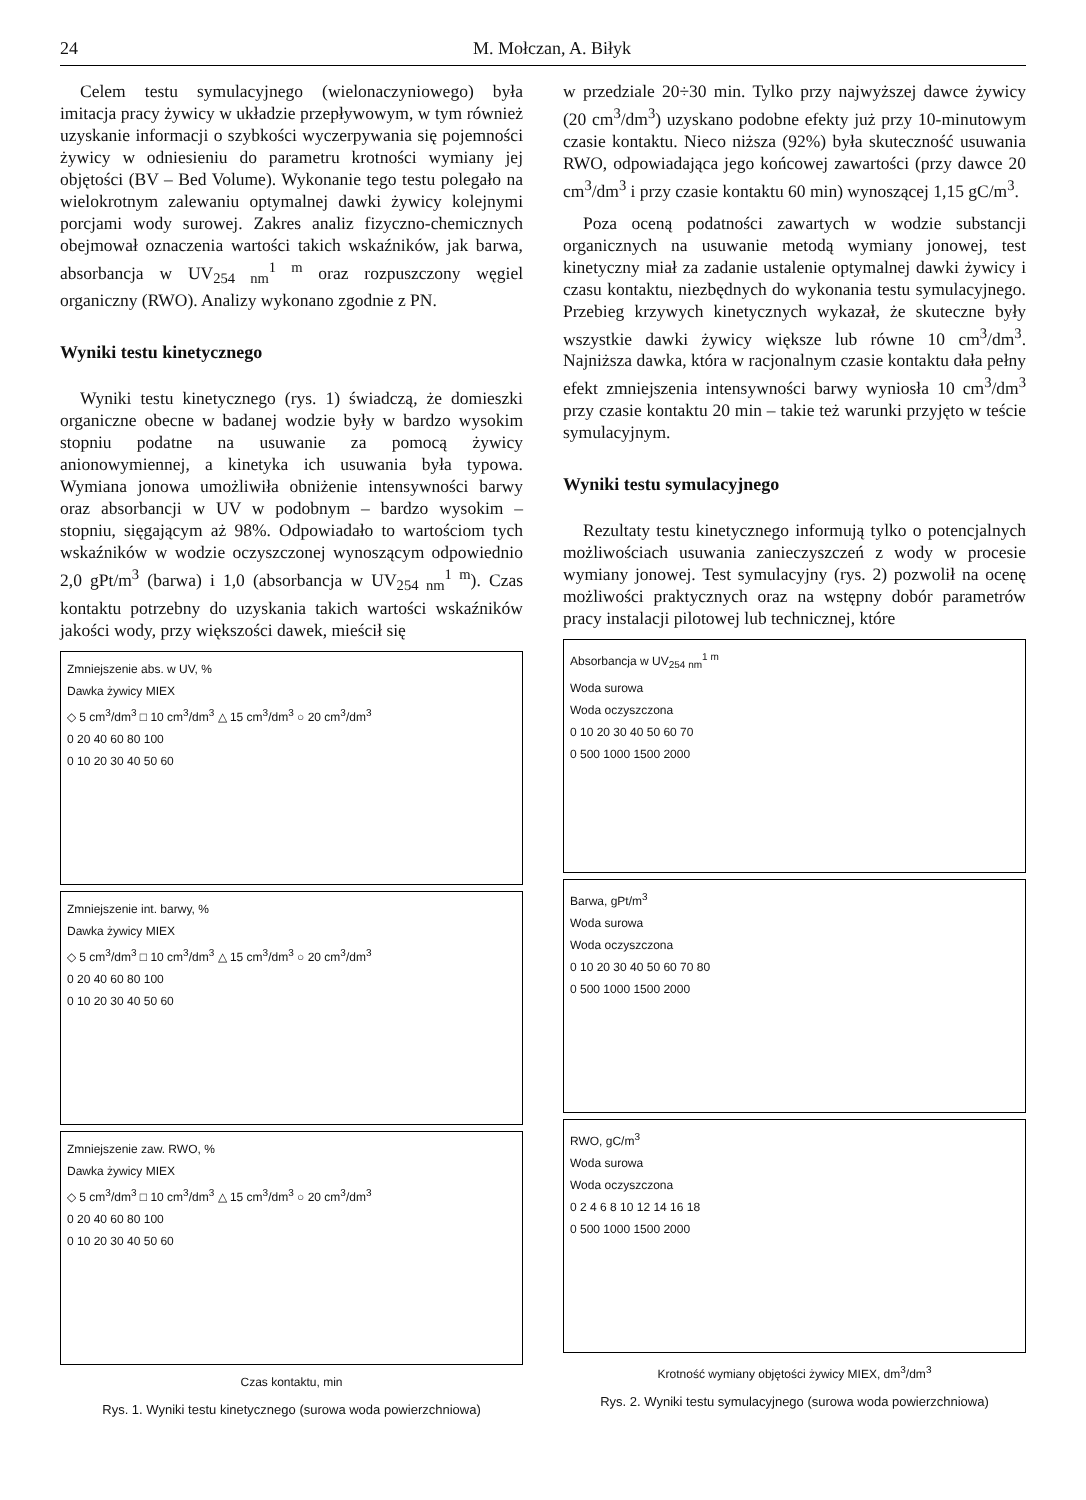24 M. Mołczan, A. Biłyk
Celem testu symulacyjnego (wielonaczyniowego) była imitacja pracy żywicy w układzie przepływowym, w tym również uzyskanie informacji o szybkości wyczerpywania się pojemności żywicy w odniesieniu do parametru krotności wymiany jej objętości (BV – Bed Volume). Wykonanie tego testu polegało na wielokrotnym zalewaniu optymalnej dawki żywicy kolejnymi porcjami wody surowej. Zakres analiz fizyczno-chemicznych obejmował oznaczenia wartości takich wskaźników, jak barwa, absorbancja w UV<sub>254 nm</sub><sup>1 m</sup> oraz rozpuszczony węgiel organiczny (RWO). Analizy wykonano zgodnie z PN.
Wyniki testu kinetycznego
Wyniki testu kinetycznego (rys. 1) świadczą, że domieszki organiczne obecne w badanej wodzie były w bardzo wysokim stopniu podatne na usuwanie za pomocą żywicy anionowymiennej, a kinetyka ich usuwania była typowa. Wymiana jonowa umożliwiła obniżenie intensywności barwy oraz absorbancji w UV w podobnym – bardzo wysokim – stopniu, sięgającym aż 98%. Odpowiadało to wartościom tych wskaźników w wodzie oczyszczonej wynoszącym odpowiednio 2,0 gPt/m<sup>3</sup> (barwa) i 1,0 (absorbancja w UV<sub>254 nm</sub><sup>1 m</sup>). Czas kontaktu potrzebny do uzyskania takich wartości wskaźników jakości wody, przy większości dawek, mieścił się
Zmniejszenie abs. w UV, %
Dawka żywicy MIEX
◇ 5 cm<sup>3</sup>/dm<sup>3</sup> □ 10 cm<sup>3</sup>/dm<sup>3</sup> △ 15 cm<sup>3</sup>/dm<sup>3</sup> ○ 20 cm<sup>3</sup>/dm<sup>3</sup>
0 20 40 60 80 100
0 10 20 30 40 50 60
Zmniejszenie int. barwy, %
Dawka żywicy MIEX
◇ 5 cm<sup>3</sup>/dm<sup>3</sup> □ 10 cm<sup>3</sup>/dm<sup>3</sup> △ 15 cm<sup>3</sup>/dm<sup>3</sup> ○ 20 cm<sup>3</sup>/dm<sup>3</sup>
0 20 40 60 80 100
0 10 20 30 40 50 60
Zmniejszenie zaw. RWO, %
Dawka żywicy MIEX
◇ 5 cm<sup>3</sup>/dm<sup>3</sup> □ 10 cm<sup>3</sup>/dm<sup>3</sup> △ 15 cm<sup>3</sup>/dm<sup>3</sup> ○ 20 cm<sup>3</sup>/dm<sup>3</sup>
0 20 40 60 80 100
0 10 20 30 40 50 60
Czas kontaktu, min
Rys. 1. Wyniki testu kinetycznego (surowa woda powierzchniowa)
w przedziale 20÷30 min. Tylko przy najwyższej dawce żywicy (20 cm<sup>3</sup>/dm<sup>3</sup>) uzyskano podobne efekty już przy 10-minutowym czasie kontaktu. Nieco niższa (92%) była skuteczność usuwania RWO, odpowiadająca jego końcowej zawartości (przy dawce 20 cm<sup>3</sup>/dm<sup>3</sup> i przy czasie kontaktu 60 min) wynoszącej 1,15 gC/m<sup>3</sup>.
Poza oceną podatności zawartych w wodzie substancji organicznych na usuwanie metodą wymiany jonowej, test kinetyczny miał za zadanie ustalenie optymalnej dawki żywicy i czasu kontaktu, niezbędnych do wykonania testu symulacyjnego. Przebieg krzywych kinetycznych wykazał, że skuteczne były wszystkie dawki żywicy większe lub równe 10 cm<sup>3</sup>/dm<sup>3</sup>. Najniższa dawka, która w racjonalnym czasie kontaktu dała pełny efekt zmniejszenia intensywności barwy wyniosła 10 cm<sup>3</sup>/dm<sup>3</sup> przy czasie kontaktu 20 min – takie też warunki przyjęto w teście symulacyjnym.
Wyniki testu symulacyjnego
Rezultaty testu kinetycznego informują tylko o potencjalnych możliwościach usuwania zanieczyszczeń z wody w procesie wymiany jonowej. Test symulacyjny (rys. 2) pozwolił na ocenę możliwości praktycznych oraz na wstępny dobór parametrów pracy instalacji pilotowej lub technicznej, które
Absorbancja w UV<sub>254 nm</sub><sup>1 m</sup>
Woda surowa
Woda oczyszczona
0 10 20 30 40 50 60 70
0 500 1000 1500 2000
Barwa, gPt/m<sup>3</sup>
Woda surowa
Woda oczyszczona
0 10 20 30 40 50 60 70 80
0 500 1000 1500 2000
RWO, gC/m<sup>3</sup>
Woda surowa
Woda oczyszczona
0 2 4 6 8 10 12 14 16 18
0 500 1000 1500 2000
Krotność wymiany objętości żywicy MIEX, dm<sup>3</sup>/dm<sup>3</sup>
Rys. 2. Wyniki testu symulacyjnego (surowa woda powierzchniowa)